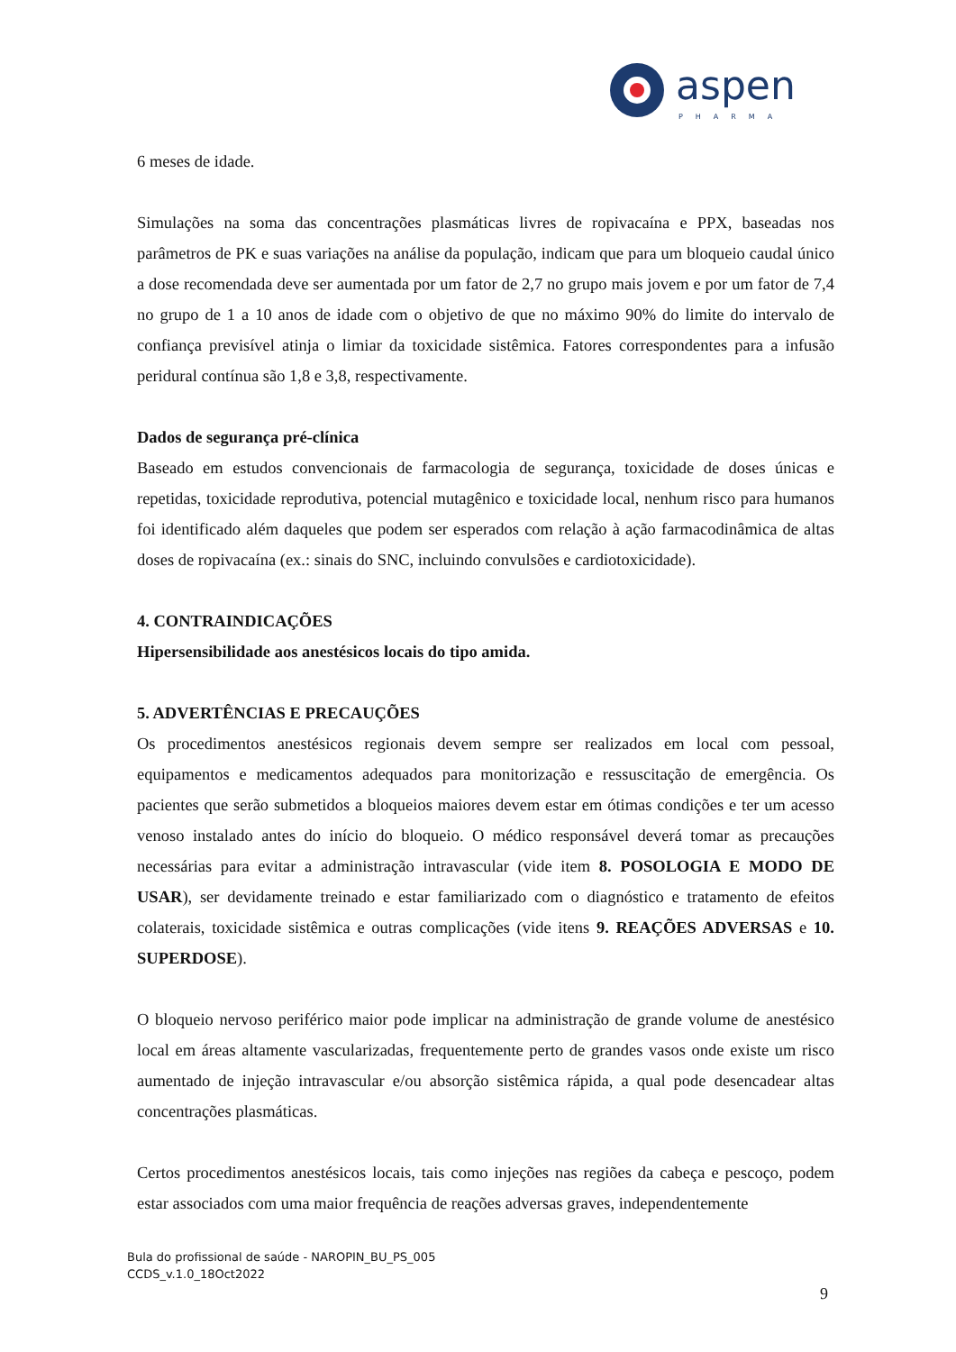aspen
PHARMA
6 meses de idade.
Simulações na soma das concentrações plasmáticas livres de ropivacaína e PPX, baseadas nos parâmetros de PK e suas variações na análise da população, indicam que para um bloqueio caudal único a dose recomendada deve ser aumentada por um fator de 2,7 no grupo mais jovem e por um fator de 7,4 no grupo de 1 a 10 anos de idade com o objetivo de que no máximo 90% do limite do intervalo de confiança previsível atinja o limiar da toxicidade sistêmica. Fatores correspondentes para a infusão peridural contínua são 1,8 e 3,8, respectivamente.
Dados de segurança pré-clínica
Baseado em estudos convencionais de farmacologia de segurança, toxicidade de doses únicas e repetidas, toxicidade reprodutiva, potencial mutagênico e toxicidade local, nenhum risco para humanos foi identificado além daqueles que podem ser esperados com relação à ação farmacodinâmica de altas doses de ropivacaína (ex.: sinais do SNC, incluindo convulsões e cardiotoxicidade).
4. CONTRAINDICAÇÕES
Hipersensibilidade aos anestésicos locais do tipo amida.
5. ADVERTÊNCIAS E PRECAUÇÕES
Os procedimentos anestésicos regionais devem sempre ser realizados em local com pessoal, equipamentos e medicamentos adequados para monitorização e ressuscitação de emergência. Os pacientes que serão submetidos a bloqueios maiores devem estar em ótimas condições e ter um acesso venoso instalado antes do início do bloqueio. O médico responsável deverá tomar as precauções necessárias para evitar a administração intravascular (vide item 8. POSOLOGIA E MODO DE USAR), ser devidamente treinado e estar familiarizado com o diagnóstico e tratamento de efeitos colaterais, toxicidade sistêmica e outras complicações (vide itens 9. REAÇÕES ADVERSAS e 10. SUPERDOSE).
O bloqueio nervoso periférico maior pode implicar na administração de grande volume de anestésico local em áreas altamente vascularizadas, frequentemente perto de grandes vasos onde existe um risco aumentado de injeção intravascular e/ou absorção sistêmica rápida, a qual pode desencadear altas concentrações plasmáticas.
Certos procedimentos anestésicos locais, tais como injeções nas regiões da cabeça e pescoço, podem estar associados com uma maior frequência de reações adversas graves, independentemente
Bula do profissional de saúde - NAROPIN_BU_PS_005
CCDS_v.1.0_18Oct2022
9